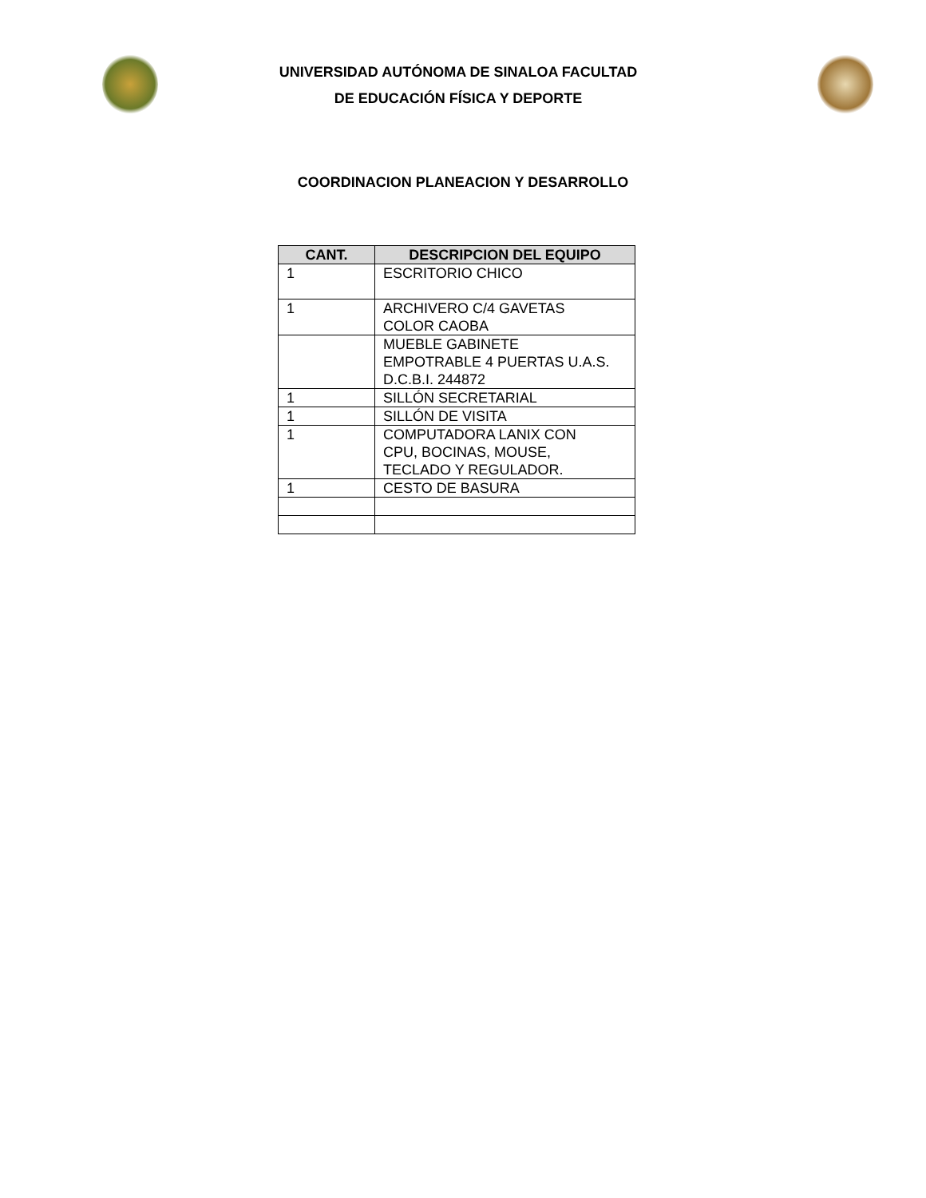UNIVERSIDAD AUTÓNOMA DE SINALOA FACULTAD
DE EDUCACIÓN FÍSICA Y DEPORTE
COORDINACION PLANEACION Y DESARROLLO
| CANT. | DESCRIPCION DEL EQUIPO |
| --- | --- |
| 1 | ESCRITORIO CHICO |
| 1 | ARCHIVERO C/4 GAVETAS COLOR CAOBA |
| | MUEBLE GABINETE EMPOTRABLE 4 PUERTAS U.A.S. D.C.B.I. 244872 |
| 1 | SILLÓN SECRETARIAL |
| 1 | SILLÓN DE VISITA |
| 1 | COMPUTADORA LANIX CON CPU, BOCINAS, MOUSE, TECLADO Y REGULADOR. |
| 1 | CESTO DE BASURA |